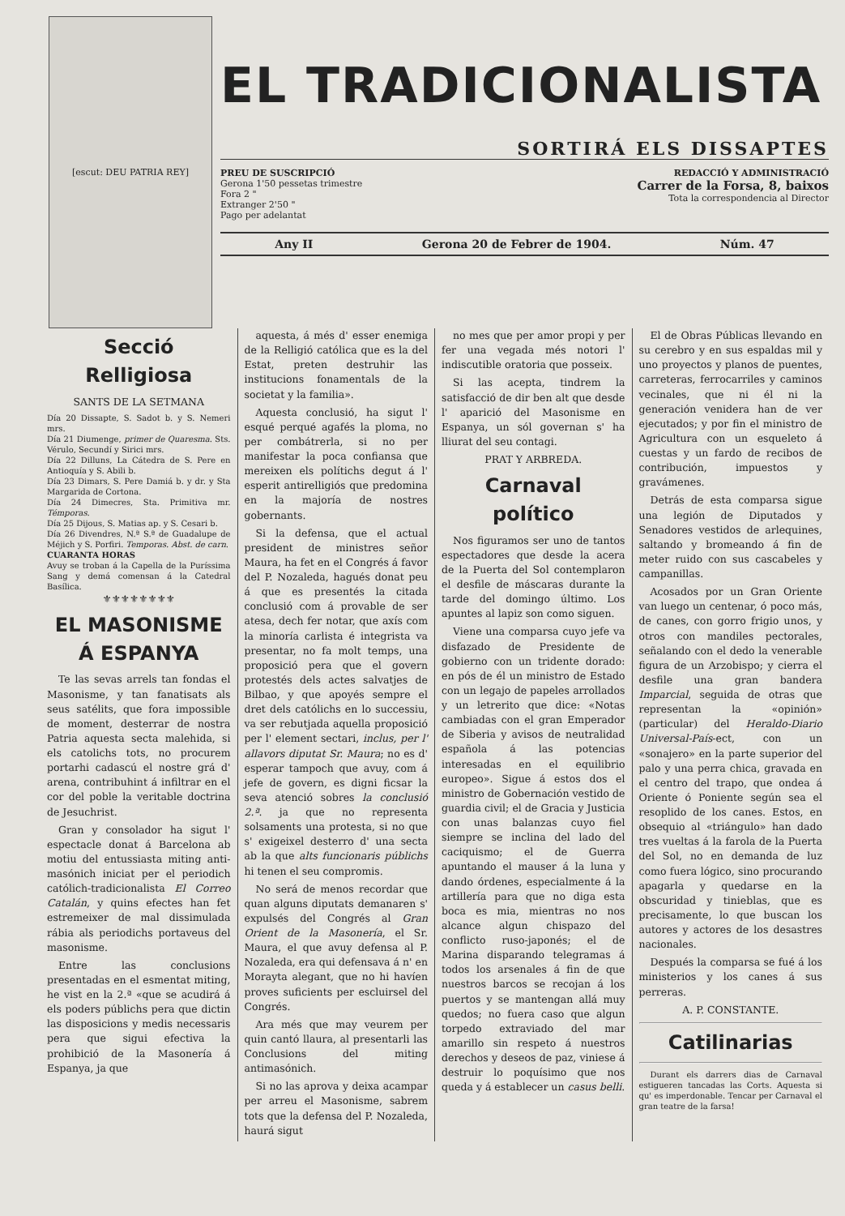[escut: DEU PATRIA REY]
EL TRADICIONALISTA
SORTIRÁ ELS DISSAPTES
PREU DE SUSCRIPCIÓ
Gerona 1'50 pessetas trimestre
Fora 2 "
Extranger 2'50 "
Pago per adelantat
REDACCIÓ Y ADMINISTRACIÓ
Carrer de la Forsa, 8, baixos
Tota la correspondencia al Director
Any II Gerona 20 de Febrer de 1904. Núm. 47
Secció Relligiosa
SANTS DE LA SETMANA
Día 20 Dissapte, S. Sadot b. y S. Nemeri mrs.
Día 21 Diumenge, primer de Quaresma. Sts. Vérulo, Secundí y Sirici mrs.
Día 22 Dilluns, La Cátedra de S. Pere en Antioquía y S. Abili b.
Día 23 Dimars, S. Pere Damiá b. y dr. y Sta Margarida de Cortona.
Día 24 Dimecres, Sta. Primitiva mr. Témporas.
Día 25 Dijous, S. Matias ap. y S. Cesari b.
Día 26 Divendres, N.ª S.ª de Guadalupe de Méjich y S. Porfiri. Temporas. Abst. de carn.
CUARANTA HORAS
Avuy se troban á la Capella de la Puríssima Sang y demá comensan á la Catedral Basílica.
⚜⚜⚜⚜⚜⚜⚜⚜
EL MASONISME
Á ESPANYA
Te las sevas arrels tan fondas el Masonisme, y tan fanatisats als seus satélits, que fora impossible de moment, desterrar de nostra Patria aquesta secta malehida, si els catolichs tots, no procurem portarhi cadascú el nostre grá d' arena, contribuhint á infiltrar en el cor del poble la veritable doctrina de Jesuchrist.
Gran y consolador ha sigut l' espectacle donat á Barcelona ab motiu del entussiasta miting anti-masónich iniciat per el periodich católich-tradicionalista El Correo Catalán, y quins efectes han fet estremeixer de mal dissimulada rábia als periodichs portaveus del masonisme.
Entre las conclusions presentadas en el esmentat miting, he vist en la 2.ª «que se acudirá á els poders públichs pera que dictin las disposicions y medis necessaris pera que sigui efectiva la prohibició de la Masonería á Espanya, ja que
aquesta, á més d' esser enemiga de la Relligió católica que es la del Estat, preten destruhir las institucions fonamentals de la societat y la familia».
Aquesta conclusió, ha sigut l' esqué perqué agafés la ploma, no per combátrerla, si no per manifestar la poca confiansa que mereixen els polítichs degut á l' esperit antirelligiós que predomina en la majoría de nostres gobernants.
Si la defensa, que el actual president de ministres señor Maura, ha fet en el Congrés á favor del P. Nozaleda, hagués donat peu á que es presentés la citada conclusió com á provable de ser atesa, dech fer notar, que axís com la minoría carlista é integrista va presentar, no fa molt temps, una proposició pera que el govern protestés dels actes salvatjes de Bilbao, y que apoyés sempre el dret dels católichs en lo successiu, va ser rebutjada aquella proposició per l' element sectari, inclus, per l' allavors diputat Sr. Maura; no es d' esperar tampoch que avuy, com á jefe de govern, es digni ficsar la seva atenció sobres la conclusió 2.ª. ja que no representa solsaments una protesta, si no que s' exigeixel desterro d' una secta ab la que alts funcionaris públichs hi tenen el seu compromis.
No será de menos recordar que quan alguns diputats demanaren s' expulsés del Congrés al Gran Orient de la Masonería, el Sr. Maura, el que avuy defensa al P. Nozaleda, era qui defensava á n' en Morayta alegant, que no hi havíen proves suficients per escluirsel del Congrés.
Ara més que may veurem per quin cantó llaura, al presentarli las Conclusions del miting antimasónich.
Si no las aprova y deixa acampar per arreu el Masonisme, sabrem tots que la defensa del P. Nozaleda, haurá sigut
no mes que per amor propi y per fer una vegada més notori l' indiscutible oratoria que posseix.
Si las acepta, tindrem la satisfacció de dir ben alt que desde l' aparició del Masonisme en Espanya, un sól governan s' ha lliurat del seu contagi.
PRAT Y ARBREDA.
Carnaval político
Nos figuramos ser uno de tantos espectadores que desde la acera de la Puerta del Sol contemplaron el desfile de máscaras durante la tarde del domingo último. Los apuntes al lapiz son como siguen.
Viene una comparsa cuyo jefe va disfazado de Presidente de gobierno con un tridente dorado: en pós de él un ministro de Estado con un legajo de papeles arrollados y un letrerito que dice: «Notas cambiadas con el gran Emperador de Siberia y avisos de neutralidad española á las potencias interesadas en el equilibrio europeo». Sigue á estos dos el ministro de Gobernación vestido de guardia civil; el de Gracia y Justicia con unas balanzas cuyo fiel siempre se inclina del lado del caciquismo; el de Guerra apuntando el mauser á la luna y dando órdenes, especialmente á la artillería para que no diga esta boca es mia, mientras no nos alcance algun chispazo del conflicto ruso-japonés; el de Marina disparando telegramas á todos los arsenales á fin de que nuestros barcos se recojan á los puertos y se mantengan allá muy quedos; no fuera caso que algun torpedo extraviado del mar amarillo sin respeto á nuestros derechos y deseos de paz, viniese á destruir lo poquísimo que nos queda y á establecer un casus belli.
El de Obras Públicas llevando en su cerebro y en sus espaldas mil y uno proyectos y planos de puentes, carreteras, ferrocarriles y caminos vecinales, que ni él ni la generación venidera han de ver ejecutados; y por fin el ministro de Agricultura con un esqueleto á cuestas y un fardo de recibos de contribución, impuestos y gravámenes.
Detrás de esta comparsa sigue una legión de Diputados y Senadores vestidos de arlequines, saltando y bromeando á fin de meter ruido con sus cascabeles y campanillas.
Acosados por un Gran Oriente van luego un centenar, ó poco más, de canes, con gorro frigio unos, y otros con mandiles pectorales, señalando con el dedo la venerable figura de un Arzobispo; y cierra el desfile una gran bandera Imparcial, seguida de otras que representan la «opinión» (particular) del Heraldo-Diario Universal-País-ect, con un «sonajero» en la parte superior del palo y una perra chica, gravada en el centro del trapo, que ondea á Oriente ó Poniente según sea el resoplido de los canes. Estos, en obsequio al «triángulo» han dado tres vueltas á la farola de la Puerta del Sol, no en demanda de luz como fuera lógico, sino procurando apagarla y quedarse en la obscuridad y tinieblas, que es precisamente, lo que buscan los autores y actores de los desastres nacionales.
Después la comparsa se fué á los ministerios y los canes á sus perreras.
A. P. CONSTANTE.
Catilinarias
Durant els darrers dias de Carnaval estigueren tancadas las Corts. Aquesta si qu' es imperdonable. Tencar per Carnaval el gran teatre de la farsa!